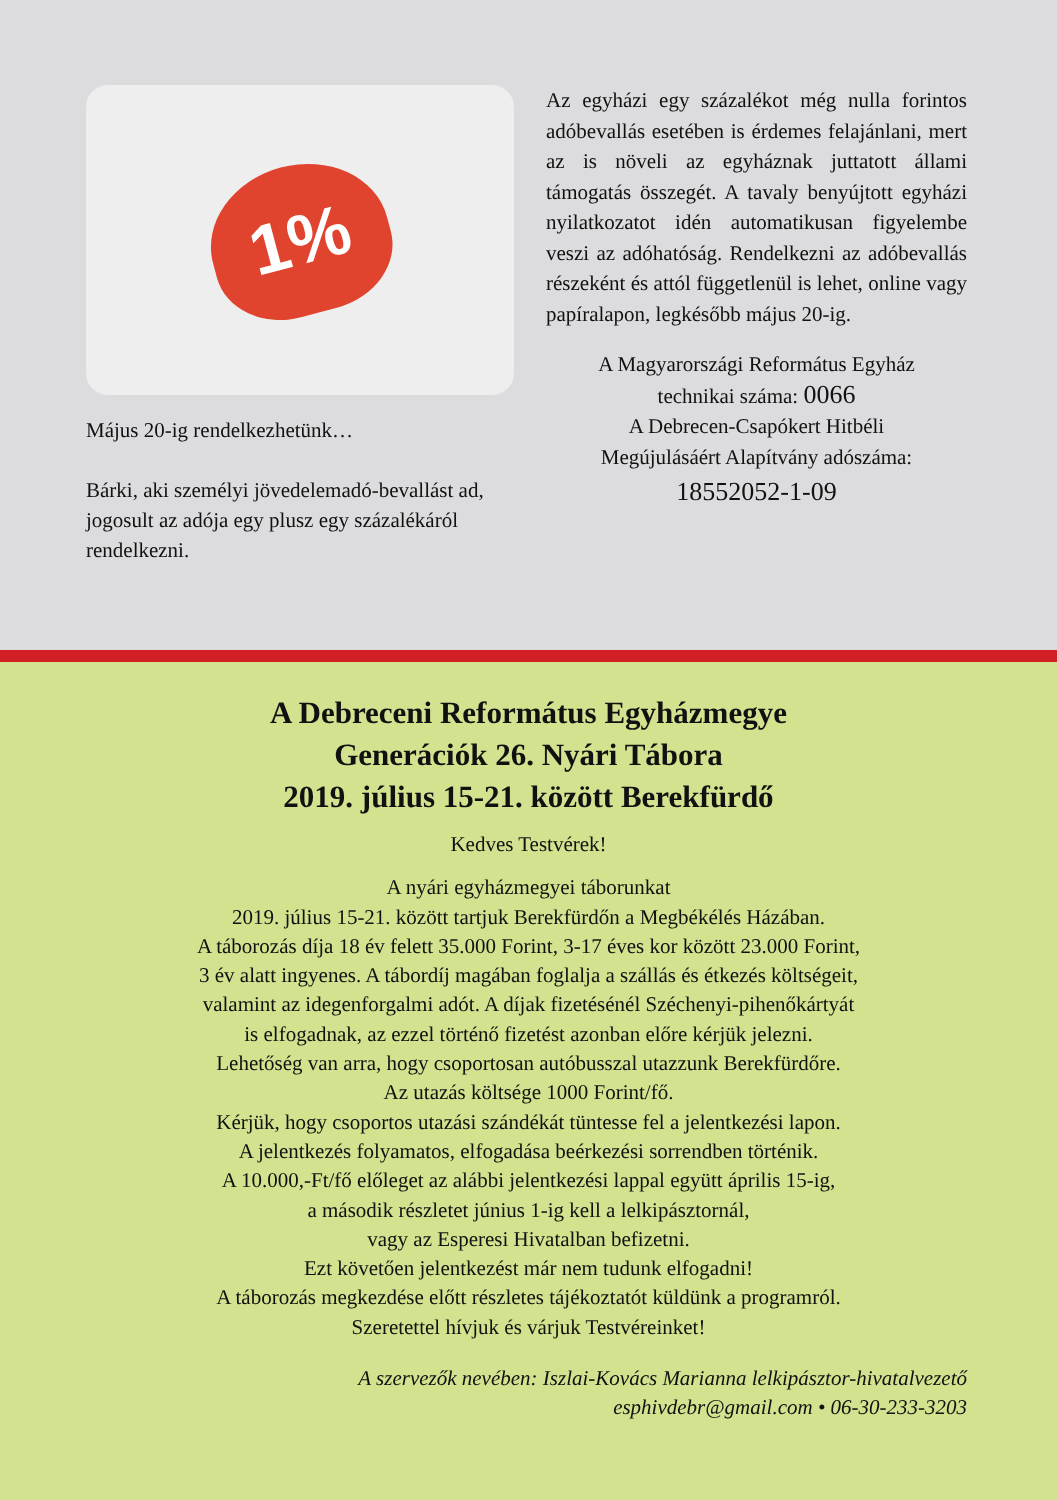1%
Május 20-ig rendelkezhetünk…
Bárki, aki személyi jövedelemadó-bevallást ad, jogosult az adója egy plusz egy százalékáról rendelkezni.
Az egyházi egy százalékot még nulla forintos adóbevallás esetében is érdemes felajánlani, mert az is növeli az egyháznak juttatott állami támogatás összegét. A tavaly benyújtott egyházi nyilatkozatot idén automatikusan figyelembe veszi az adóhatóság. Rendelkezni az adóbevallás részeként és attól függetlenül is lehet, online vagy papíralapon, legkésőbb május 20-ig.
A Magyarországi Református Egyház
technikai száma: 0066
A Debrecen-Csapókert Hitbéli
Megújulásáért Alapítvány adószáma:
18552052-1-09
A Debreceni Református Egyházmegye
Generációk 26. Nyári Tábora
2019. július 15-21. között Berekfürdő
Kedves Testvérek!
A nyári egyházmegyei táborunkat
2019. július 15-21. között tartjuk Berekfürdőn a Megbékélés Házában.
A táborozás díja 18 év felett 35.000 Forint, 3-17 éves kor között 23.000 Forint,
3 év alatt ingyenes. A tábordíj magában foglalja a szállás és étkezés költségeit,
valamint az idegenforgalmi adót. A díjak fizetésénél Széchenyi-pihenőkártyát
is elfogadnak, az ezzel történő fizetést azonban előre kérjük jelezni.
Lehetőség van arra, hogy csoportosan autóbusszal utazzunk Berekfürdőre.
Az utazás költsége 1000 Forint/fő.
Kérjük, hogy csoportos utazási szándékát tüntesse fel a jelentkezési lapon.
A jelentkezés folyamatos, elfogadása beérkezési sorrendben történik.
A 10.000,-Ft/fő előleget az alábbi jelentkezési lappal együtt április 15-ig,
a második részletet június 1-ig kell a lelkipásztornál,
vagy az Esperesi Hivatalban befizetni.
Ezt követően jelentkezést már nem tudunk elfogadni!
A táborozás megkezdése előtt részletes tájékoztatót küldünk a programról.
Szeretettel hívjuk és várjuk Testvéreinket!
A szervezők nevében: Iszlai-Kovács Marianna lelkipásztor-hivatalvezető
esphivdebr@gmail.com • 06-30-233-3203